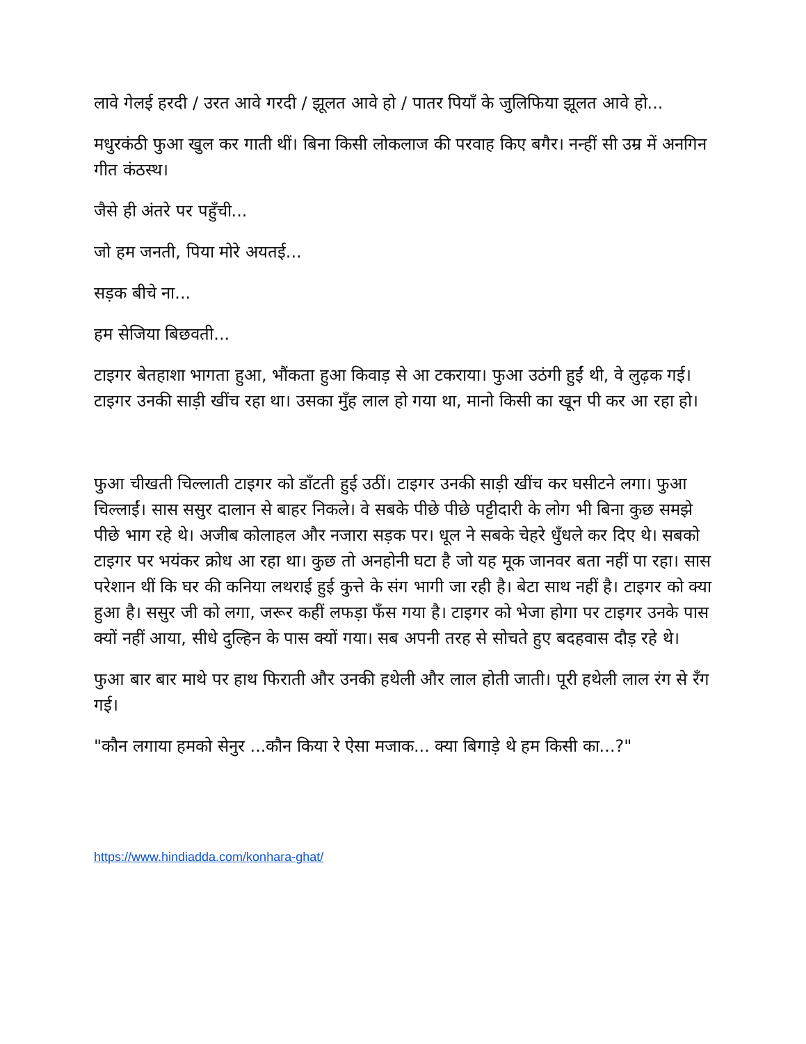लावे गेलई हरदी / उरत आवे गरदी / झूलत आवे हो / पातर पियाँ के जुलिफिया झूलत आवे हो...
मधुरकंठी फुआ खुल कर गाती थीं। बिना किसी लोकलाज की परवाह किए बगैर। नन्हीं सी उम्र में अनगिन गीत कंठस्थ।
जैसे ही अंतरे पर पहुँची...
जो हम जनती, पिया मोरे अयतई...
सड़क बीचे ना...
हम सेजिया बिछवती...
टाइगर बेतहाशा भागता हुआ, भौंकता हुआ किवाड़ से आ टकराया। फुआ उठंगी हुईं थी, वे लुढ़क गई। टाइगर उनकी साड़ी खींच रहा था। उसका मुँह लाल हो गया था, मानो किसी का खून पी कर आ रहा हो।
फुआ चीखती चिल्लाती टाइगर को डाँटती हुई उठीं। टाइगर उनकी साड़ी खींच कर घसीटने लगा। फुआ चिल्लाईं। सास ससुर दालान से बाहर निकले। वे सबके पीछे पीछे पट्टीदारी के लोग भी बिना कुछ समझे पीछे भाग रहे थे। अजीब कोलाहल और नजारा सड़क पर। धूल ने सबके चेहरे धुँधले कर दिए थे। सबको टाइगर पर भयंकर क्रोध आ रहा था। कुछ तो अनहोनी घटा है जो यह मूक जानवर बता नहीं पा रहा। सास परेशान थीं कि घर की कनिया लथराई हुई कुत्ते के संग भागी जा रही है। बेटा साथ नहीं है। टाइगर को क्या हुआ है। ससुर जी को लगा, जरूर कहीं लफड़ा फँस गया है। टाइगर को भेजा होगा पर टाइगर उनके पास क्यों नहीं आया, सीधे दुल्हिन के पास क्यों गया। सब अपनी तरह से सोचते हुए बदहवास दौड़ रहे थे।
फुआ बार बार माथे पर हाथ फिराती और उनकी हथेली और लाल होती जाती। पूरी हथेली लाल रंग से रँग गई।
"कौन लगाया हमको सेनुर ...कौन किया रे ऐसा मजाक... क्या बिगाड़े थे हम किसी का...?"
https://www.hindiadda.com/konhara-ghat/